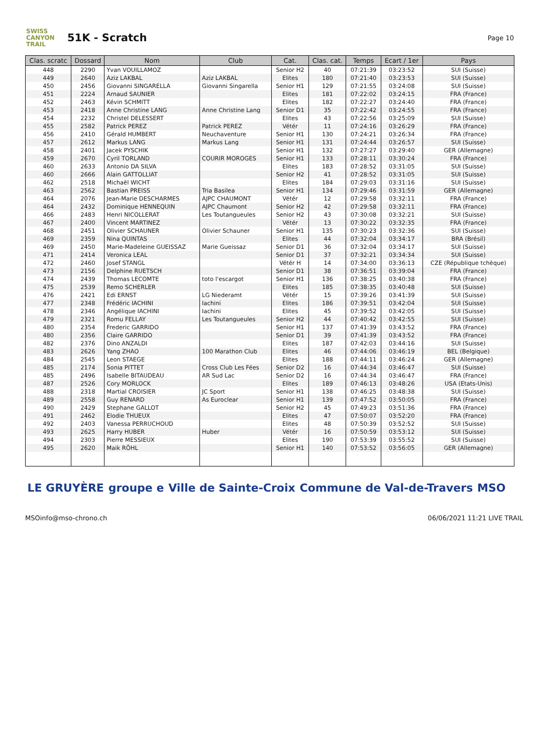SWISS CANYON TRAIL
51K - Scratch
Page 10
| Clas. scratc | Dossard | Nom | Club | Cat. | Clas. cat. | Temps | Ecart / 1er | Pays |
| --- | --- | --- | --- | --- | --- | --- | --- | --- |
| 448 | 2290 | Yvan VOUILLAMOZ | | Senior H2 | 40 | 07:21:39 | 03:23:52 | SUI (Suisse) |
| 449 | 2640 | Aziz LAKBAL | Aziz LAKBAL | Elites | 180 | 07:21:40 | 03:23:53 | SUI (Suisse) |
| 450 | 2456 | Giovanni SINGARELLA | Giovanni Singarella | Senior H1 | 129 | 07:21:55 | 03:24:08 | SUI (Suisse) |
| 451 | 2224 | Arnaud SAUNIER | | Elites | 181 | 07:22:02 | 03:24:15 | FRA (France) |
| 452 | 2463 | Kévin SCHMITT | | Elites | 182 | 07:22:27 | 03:24:40 | FRA (France) |
| 453 | 2418 | Anne Christine LANG | Anne Christine Lang | Senior D1 | 35 | 07:22:42 | 03:24:55 | FRA (France) |
| 454 | 2232 | Christel DELESSERT | | Elites | 43 | 07:22:56 | 03:25:09 | SUI (Suisse) |
| 455 | 2582 | Patrick PEREZ | Patrick PEREZ | Vétér | 11 | 07:24:16 | 03:26:29 | FRA (France) |
| 456 | 2410 | Gérald HUMBERT | Neuchaventure | Senior H1 | 130 | 07:24:21 | 03:26:34 | FRA (France) |
| 457 | 2612 | Markus LANG | Markus Lang | Senior H1 | 131 | 07:24:44 | 03:26:57 | SUI (Suisse) |
| 458 | 2401 | Jacek PYSCHIK | | Senior H1 | 132 | 07:27:27 | 03:29:40 | GER (Allemagne) |
| 459 | 2670 | Cyril TORLAND | COURIR MOROGES | Senior H1 | 133 | 07:28:11 | 03:30:24 | FRA (France) |
| 460 | 2633 | Antonio DA SILVA | | Elites | 183 | 07:28:52 | 03:31:05 | SUI (Suisse) |
| 460 | 2666 | Alain GATTOLLIAT | | Senior H2 | 41 | 07:28:52 | 03:31:05 | SUI (Suisse) |
| 462 | 2518 | Michaël WICHT | | Elites | 184 | 07:29:03 | 03:31:16 | SUI (Suisse) |
| 463 | 2562 | Bastian PREISS | Tria Basilea | Senior H1 | 134 | 07:29:46 | 03:31:59 | GER (Allemagne) |
| 464 | 2076 | Jean-Marie DESCHARMES | AJPC CHAUMONT | Vétér | 12 | 07:29:58 | 03:32:11 | FRA (France) |
| 464 | 2432 | Dominique HENNEQUIN | AJPC Chaumont | Senior H2 | 42 | 07:29:58 | 03:32:11 | FRA (France) |
| 466 | 2483 | Henri NICOLLERAT | Les Toutangueules | Senior H2 | 43 | 07:30:08 | 03:32:21 | SUI (Suisse) |
| 467 | 2400 | Vincent MARTINEZ | | Vétér | 13 | 07:30:22 | 03:32:35 | FRA (France) |
| 468 | 2451 | Olivier SCHAUNER | Olivier Schauner | Senior H1 | 135 | 07:30:23 | 03:32:36 | SUI (Suisse) |
| 469 | 2359 | Nina QUINTAS | | Elites | 44 | 07:32:04 | 03:34:17 | BRA (Brésil) |
| 469 | 2450 | Marie-Madeleine GUEISSAZ | Marie Gueissaz | Senior D1 | 36 | 07:32:04 | 03:34:17 | SUI (Suisse) |
| 471 | 2414 | Veronica LEAL | | Senior D1 | 37 | 07:32:21 | 03:34:34 | SUI (Suisse) |
| 472 | 2460 | Josef STANGL | | Vétér H | 14 | 07:34:00 | 03:36:13 | CZE (République tchèque) |
| 473 | 2156 | Delphine RUETSCH | | Senior D1 | 38 | 07:36:51 | 03:39:04 | FRA (France) |
| 474 | 2439 | Thomas LECOMTE | toto l'escargot | Senior H1 | 136 | 07:38:25 | 03:40:38 | FRA (France) |
| 475 | 2539 | Remo SCHERLER | | Elites | 185 | 07:38:35 | 03:40:48 | SUI (Suisse) |
| 476 | 2421 | Edi ERNST | LG Niederamt | Vétér | 15 | 07:39:26 | 03:41:39 | SUI (Suisse) |
| 477 | 2348 | Frédéric IACHINI | Iachini | Elites | 186 | 07:39:51 | 03:42:04 | SUI (Suisse) |
| 478 | 2346 | Angélique IACHINI | Iachini | Elites | 45 | 07:39:52 | 03:42:05 | SUI (Suisse) |
| 479 | 2321 | Romu FELLAY | Les Toutangueules | Senior H2 | 44 | 07:40:42 | 03:42:55 | SUI (Suisse) |
| 480 | 2354 | Frederic GARRIDO | | Senior H1 | 137 | 07:41:39 | 03:43:52 | FRA (France) |
| 480 | 2356 | Claire GARRIDO | | Senior D1 | 39 | 07:41:39 | 03:43:52 | FRA (France) |
| 482 | 2376 | Dino ANZALDI | | Elites | 187 | 07:42:03 | 03:44:16 | SUI (Suisse) |
| 483 | 2626 | Yang ZHAO | 100 Marathon Club | Elites | 46 | 07:44:06 | 03:46:19 | BEL (Belgique) |
| 484 | 2545 | Leon STAEGE | | Elites | 188 | 07:44:11 | 03:46:24 | GER (Allemagne) |
| 485 | 2174 | Sonia PITTET | Cross Club Les Fées | Senior D2 | 16 | 07:44:34 | 03:46:47 | SUI (Suisse) |
| 485 | 2496 | Isabelle BITAUDEAU | AR Sud Lac | Senior D2 | 16 | 07:44:34 | 03:46:47 | FRA (France) |
| 487 | 2526 | Cory MORLOCK | | Elites | 189 | 07:46:13 | 03:48:26 | USA (Etats-Unis) |
| 488 | 2318 | Martial CROISIER | JC Sport | Senior H1 | 138 | 07:46:25 | 03:48:38 | SUI (Suisse) |
| 489 | 2558 | Guy RENARD | As Euroclear | Senior H1 | 139 | 07:47:52 | 03:50:05 | FRA (France) |
| 490 | 2429 | Stephane GALLOT | | Senior H2 | 45 | 07:49:23 | 03:51:36 | FRA (France) |
| 491 | 2462 | Elodie THUEUX | | Elites | 47 | 07:50:07 | 03:52:20 | FRA (France) |
| 492 | 2403 | Vanessa PERRUCHOUD | | Elites | 48 | 07:50:39 | 03:52:52 | SUI (Suisse) |
| 493 | 2625 | Harry HUBER | Huber | Vétér | 16 | 07:50:59 | 03:53:12 | SUI (Suisse) |
| 494 | 2303 | Pierre MESSIEUX | | Elites | 190 | 07:53:39 | 03:55:52 | SUI (Suisse) |
| 495 | 2620 | Maik RÖHL | | Senior H1 | 140 | 07:53:52 | 03:56:05 | GER (Allemagne) |
LE GRUYÈRE groupe e Ville de Sainte-Croix Commune de Val-de-Travers MSO
MSO info@mso-chrono.ch 06/06/2021 11:21 LIVE TRAIL